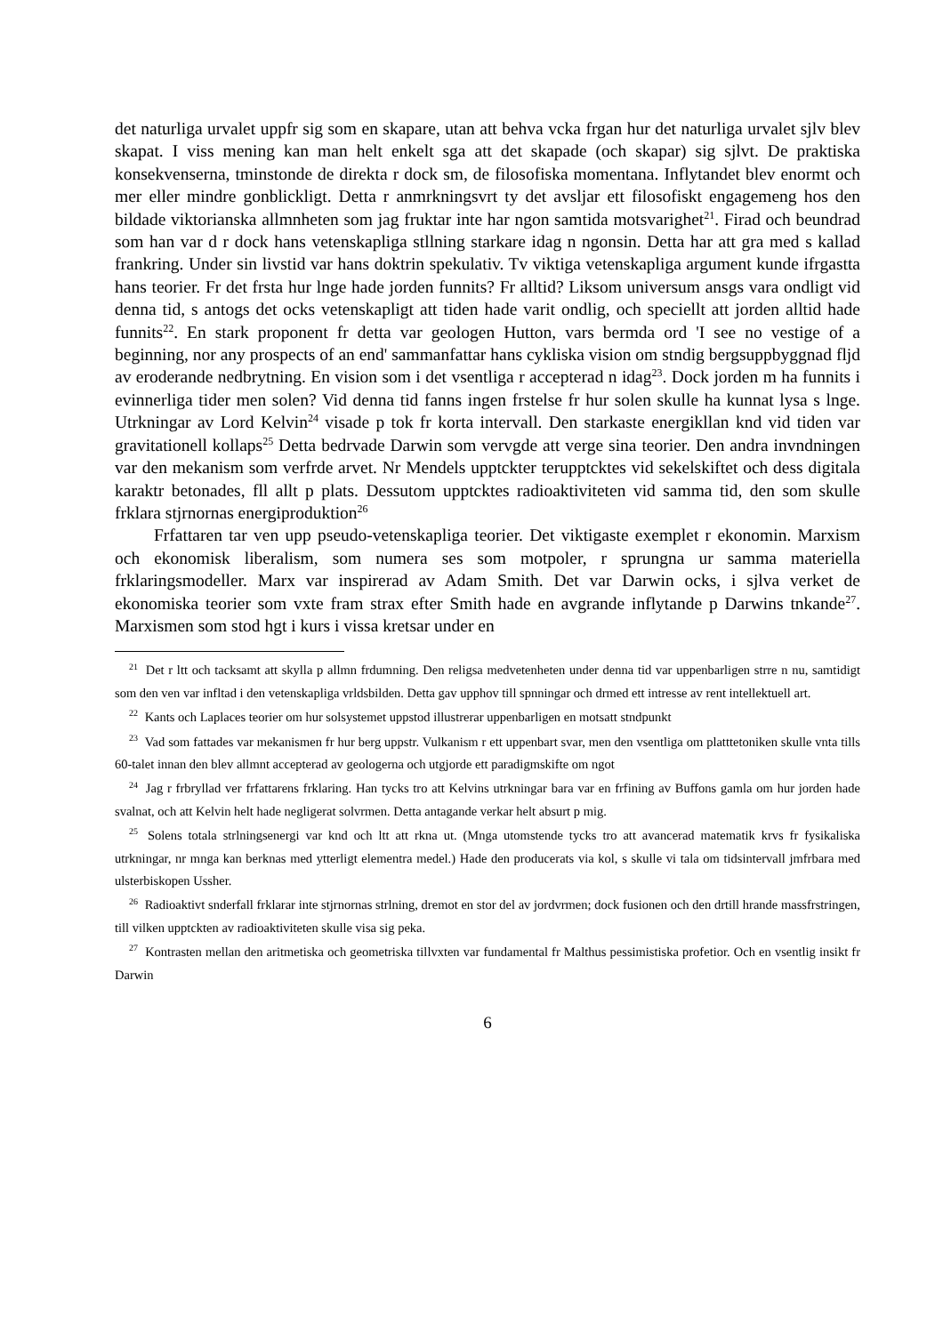det naturliga urvalet uppfr sig som en skapare, utan att behva vcka frgan hur det naturliga urvalet sjlv blev skapat. I viss mening kan man helt enkelt sga att det skapade (och skapar) sig sjlvt. De praktiska konsekvenserna, tminstonde de direkta r dock sm, de filosofiska momentana. Inflytandet blev enormt och mer eller mindre gonblickligt. Detta r anmrkningsvrt ty det avsljar ett filosofiskt engagemeng hos den bildade viktorianska allmnheten som jag fruktar inte har ngon samtida motsvarighet<sup>21</sup>. Firad och beundrad som han var d r dock hans vetenskapliga stllning starkare idag n ngonsin. Detta har att gra med s kallad frankring. Under sin livstid var hans doktrin spekulativ. Tv viktiga vetenskapliga argument kunde ifrgastta hans teorier. Fr det frsta hur lnge hade jorden funnits? Fr alltid? Liksom universum ansgs vara ondligt vid denna tid, s antogs det ocks vetenskapligt att tiden hade varit ondlig, och speciellt att jorden alltid hade funnits<sup>22</sup>. En stark proponent fr detta var geologen Hutton, vars bermda ord 'I see no vestige of a beginning, nor any prospects of an end' sammanfattar hans cykliska vision om stndig bergsuppbyggnad fljd av eroderande nedbrytning. En vision som i det vsentliga r accepterad n idag<sup>23</sup>. Dock jorden m ha funnits i evinnerliga tider men solen? Vid denna tid fanns ingen frstelse fr hur solen skulle ha kunnat lysa s lnge. Utrkningar av Lord Kelvin<sup>24</sup> visade p tok fr korta intervall. Den starkaste energikllan knd vid tiden var gravitationell kollaps<sup>25</sup> Detta bedrvade Darwin som vervgde att verge sina teorier. Den andra invndningen var den mekanism som verfrde arvet. Nr Mendels upptckter terupptcktes vid sekelskiftet och dess digitala karaktr betonades, fll allt p plats. Dessutom upptcktes radioaktiviteten vid samma tid, den som skulle frklara stjrnornas energiproduktion<sup>26</sup>
Frfattaren tar ven upp pseudo-vetenskapliga teorier. Det viktigaste exemplet r ekonomin. Marxism och ekonomisk liberalism, som numera ses som motpoler, r sprungna ur samma materiella frklaringsmodeller. Marx var inspirerad av Adam Smith. Det var Darwin ocks, i sjlva verket de ekonomiska teorier som vxte fram strax efter Smith hade en avgrande inflytande p Darwins tnkande<sup>27</sup>. Marxismen som stod hgt i kurs i vissa kretsar under en
<sup>21</sup> Det r ltt och tacksamt att skylla p allmn frdumning. Den religsa medvetenheten under denna tid var uppenbarligen strre n nu, samtidigt som den ven var infltad i den vetenskapliga vrldsbilden. Detta gav upphov till spnningar och drmed ett intresse av rent intellektuell art.
<sup>22</sup> Kants och Laplaces teorier om hur solsystemet uppstod illustrerar uppenbarligen en motsatt stndpunkt
<sup>23</sup> Vad som fattades var mekanismen fr hur berg uppstr. Vulkanism r ett uppenbart svar, men den vsentliga om platttetoniken skulle vnta tills 60-talet innan den blev allmnt accepterad av geologerna och utgjorde ett paradigmskifte om ngot
<sup>24</sup> Jag r frbryllad ver frfattarens frklaring. Han tycks tro att Kelvins utrkningar bara var en frfining av Buffons gamla om hur jorden hade svalnat, och att Kelvin helt hade negligerat solvrmen. Detta antagande verkar helt absurt p mig.
<sup>25</sup> Solens totala strlningsenergi var knd och ltt att rkna ut. (Mnga utomstende tycks tro att avancerad matematik krvs fr fysikaliska utrkningar, nr mnga kan berknas med ytterligt elementra medel.) Hade den producerats via kol, s skulle vi tala om tidsintervall jmfrbara med ulsterbiskopen Ussher.
<sup>26</sup> Radioaktivt snderfall frklarar inte stjrnornas strlning, dremot en stor del av jordvrmen; dock fusionen och den drtill hrande massfrstringen, till vilken upptckten av radioaktiviteten skulle visa sig peka.
<sup>27</sup> Kontrasten mellan den aritmetiska och geometriska tillvxten var fundamental fr Malthus pessimistiska profetior. Och en vsentlig insikt fr Darwin
6